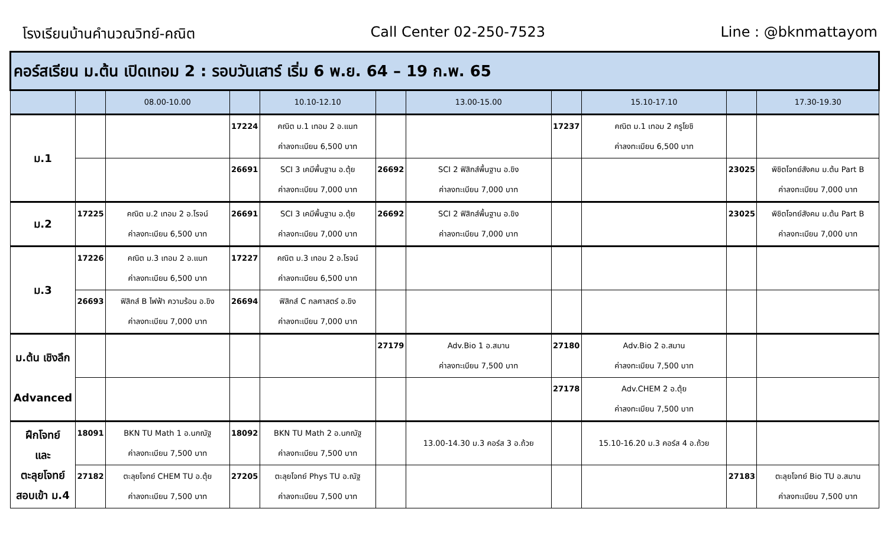โรงเรียนบ้านคำนวณวิทย์-คณิต Call Center 02-250-7523 Line : @bknmattayom
| คอร์สเรียน ม.ต้น เปิดเทอม 2 : รอบวันเสาร์ เริ่ม 6 พ.ย. 64 – 19 ก.พ. 65 | | | | | | | | | | |
| | | 08.00-10.00 | | 10.10-12.10 | | 13.00-15.00 | | 15.10-17.10 | | 17.30-19.30 |
| ม.1 | | | 17224 | คณิต ม.1 เทอม 2 อ.แนท ค่าลงทะเบียน 6,500 บาท | | | 17237 | คณิต ม.1 เทอม 2 ครูโยชิ ค่าลงทะเบียน 6,500 บาท | | |
| | | | 26691 | SCI 3 เคมีพื้นฐาน อ.ตุ้ย ค่าลงทะเบียน 7,000 บาท | 26692 | SCI 2 ฟิสิกส์พื้นฐาน อ.ขิง ค่าลงทะเบียน 7,000 บาท | | | 23025 | พิชิตโจทย์สังคม ม.ต้น Part B ค่าลงทะเบียน 7,000 บาท |
| ม.2 | 17225 | คณิต ม.2 เทอม 2 อ.โรจน์ ค่าลงทะเบียน 6,500 บาท | 26691 | SCI 3 เคมีพื้นฐาน อ.ตุ้ย ค่าลงทะเบียน 7,000 บาท | 26692 | SCI 2 ฟิสิกส์พื้นฐาน อ.ขิง ค่าลงทะเบียน 7,000 บาท | | | 23025 | พิชิตโจทย์สังคม ม.ต้น Part B ค่าลงทะเบียน 7,000 บาท |
| ม.3 | 17226 | คณิต ม.3 เทอม 2 อ.แนท ค่าลงทะเบียน 6,500 บาท | 17227 | คณิต ม.3 เทอม 2 อ.โรจน์ ค่าลงทะเบียน 6,500 บาท | | | | | | |
| | 26693 | ฟิสิกส์ B ไฟฟ้า ความร้อน อ.ขิง ค่าลงทะเบียน 7,000 บาท | 26694 | ฟิสิกส์ C กลศาสตร์ อ.ขิง ค่าลงทะเบียน 7,000 บาท | | | | | | |
| ม.ต้น เชิงลึก Advanced | | | | | 27179 | Adv.Bio 1 อ.สมาน ค่าลงทะเบียน 7,500 บาท | 27180 | Adv.Bio 2 อ.สมาน ค่าลงทะเบียน 7,500 บาท | | |
| | | | | | | | 27178 | Adv.CHEM 2 อ.ตุ้ย ค่าลงทะเบียน 7,500 บาท | | |
| ฝึกโจทย์ และ ตะลุยโจทย์ สอบเข้า ม.4 | 18091 | BKN TU Math 1 อ.นกณัฐ ค่าลงทะเบียน 7,500 บาท | 18092 | BKN TU Math 2 อ.นกณัฐ ค่าลงทะเบียน 7,500 บาท | | 13.00-14.30 ม.3 คอร์ส 3 อ.ถ้วย | | 15.10-16.20 ม.3 คอร์ส 4 อ.ถ้วย | | |
| | 27182 | ตะลุยโจทย์ CHEM TU อ.ตุ้ย ค่าลงทะเบียน 7,500 บาท | 27205 | ตะลุยโจทย์ Phys TU อ.ณัฐ ค่าลงทะเบียน 7,500 บาท | | | | | 27183 | ตะลุยโจทย์ Bio TU อ.สมาน ค่าลงทะเบียน 7,500 บาท |